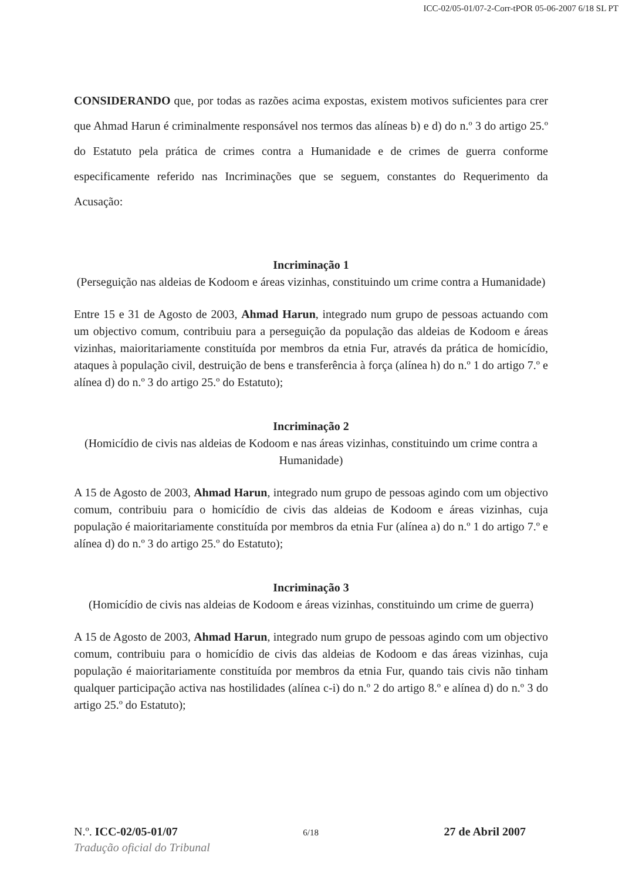ICC-02/05-01/07-2-Corr-tPOR 05-06-2007 6/18 SL PT
CONSIDERANDO que, por todas as razões acima expostas, existem motivos suficientes para crer que Ahmad Harun é criminalmente responsável nos termos das alíneas b) e d) do n.º 3 do artigo 25.º do Estatuto pela prática de crimes contra a Humanidade e de crimes de guerra conforme especificamente referido nas Incriminações que se seguem, constantes do Requerimento da Acusação:
Incriminação 1
(Perseguição nas aldeias de Kodoom e áreas vizinhas, constituindo um crime contra a Humanidade)
Entre 15 e 31 de Agosto de 2003, Ahmad Harun, integrado num grupo de pessoas actuando com um objectivo comum, contribuiu para a perseguição da população das aldeias de Kodoom e áreas vizinhas, maioritariamente constituída por membros da etnia Fur, através da prática de homicídio, ataques à população civil, destruição de bens e transferência à força (alínea h) do n.º 1 do artigo 7.º e alínea d) do n.º 3 do artigo 25.º do Estatuto);
Incriminação 2
(Homicídio de civis nas aldeias de Kodoom e nas áreas vizinhas, constituindo um crime contra a Humanidade)
A 15 de Agosto de 2003, Ahmad Harun, integrado num grupo de pessoas agindo com um objectivo comum, contribuiu para o homicídio de civis das aldeias de Kodoom e áreas vizinhas, cuja população é maioritariamente constituída por membros da etnia Fur (alínea a) do n.º 1 do artigo 7.º e alínea d) do n.º 3 do artigo 25.º do Estatuto);
Incriminação 3
(Homicídio de civis nas aldeias de Kodoom e áreas vizinhas, constituindo um crime de guerra)
A 15 de Agosto de 2003, Ahmad Harun, integrado num grupo de pessoas agindo com um objectivo comum, contribuiu para o homicídio de civis das aldeias de Kodoom e das áreas vizinhas, cuja população é maioritariamente constituída por membros da etnia Fur, quando tais civis não tinham qualquer participação activa nas hostilidades (alínea c-i) do n.º 2 do artigo 8.º e alínea d) do n.º 3 do artigo 25.º do Estatuto);
N.º. ICC-02/05-01/07 6/18 27 de Abril 2007
Tradução oficial do Tribunal